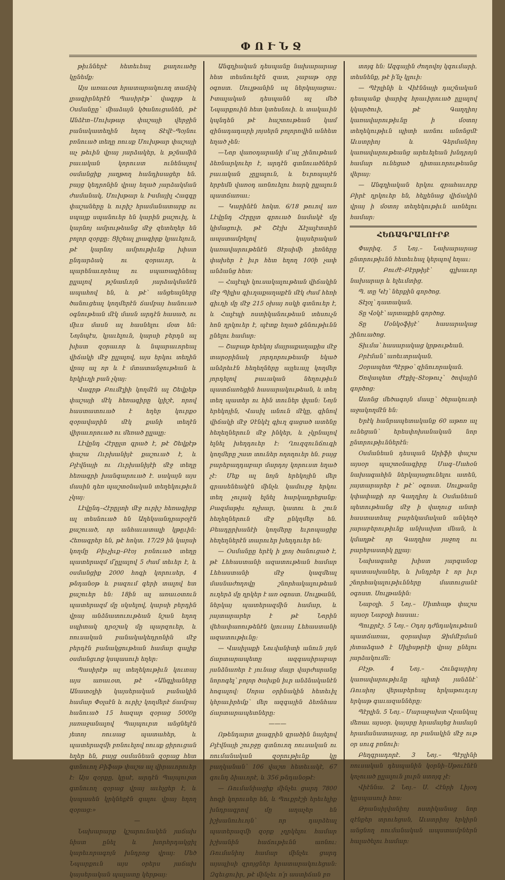ՓՈՒՆՋ
թիւններէ հետեւեալ քաղուածը կընեմք։
Այս առաւօտ հրատարակուող տաճիկ լրագիրներէն Պասիրէթ՝ վագրթ և Օսմանըը՝ միաձայն կծանուցանեն, թէ Անձէտ–Մուխթար փաշայի վերջին բանակատեղին եղող Տէվէ–Պօյնու բռնուած տեղը ռուսք Մուխթար փաշայի աչ թեւին վրայ յարձակեր, և թշնամին բաւական կորուստ ունենալով օսմանցիք յաղթող հանդիսացեր են. բայց կեդրոնին վրայ եղած յարձակման ժամանակ, Մուխթար և Իսմայիլ Հագգը փաշաները և ուրիշ հրամանատարք ու սպայք սպանուեր են կարին քաշուիլ, և կարնոյ ամրութեանց մէջ զետեղեր են բոլոր զօրքը։ Ցիշեալ լրագիրք կյաւելուն, թէ կարնոյ ամրութիւնք խիստ ընդարձակ ու զօրաւոր, և պարենաւորեալ ու սպառազինեալ ըլլալով թշնամւոյն յարձակմանէն ապահով են, և թէ՝ անցեալները ծանուցեալ կողմերէն ճամբայ հանուած օգնութեան մէկ մասն արդէն հասած, ու միւս մասն ալ հասնելու մօտ են։ Նոյնպէս, կյաւելուն, կարսի բերդն ալ խիստ զօրաւոր և նպարաւորեալ վիճակի մէջ ըլլալով, այս երկու տեղին վրայ ալ որ և է մտատանջութեան և երկիւղի բան չկայ։
Վագրթ Բումէլիի կողմէն ալ Շեվքեթ փաշայի մէկ հեռագիրը կյիշէ, որով հաստատուած է եղեր կուրքօ զօրավարին մէկ քանի տեղէն վիրաւորուած ու մեռած ըլլալը։
Լէվընդ Հէրըլտ գրած է, թէ Շեվքէթ փաշա Ուրխանիյէ քաշուած է, և Բլէվնայի ու Ուրխանիյէի մէջ տեղը հեռագրի խանգարուած է. սակայն այս մասին դեռ պաշտօնական տեղեկութիւն չկայ։
Լէվընդ–Հէրըլտի մէջ ուրիշ հեռագիրք ալ տեսնուած են Աղեկսանդրաբօլէն քաշուած, որ անհաւատալի կթըւին։ Հեռագրեր են, թէ հոկտ. 17/29 ին կարսի կողմը Բիւչիւք–Բէօյ բռնուած տեղը պատերազմ մ՛ըլլալով 5 ժամ տեւեր է, և օսմանցիք 2000 հոգի կորուսեր, 4 թնդանօթ և բազում գերի տալով ետ քաշուեր են։ 18ին ալ առաւօտուն պատերազմ մը սկսելով, կարսի բերդին վրայ անձնատուութեան նշան եղող սպիտակ դրօշակ մը պարզուեր, և ռուսական բանակակեդրոնին մէջ բերդէն բանակցութեան համար գալիք օսմանցւոց կսպասուի եղեր։
Պասիրէթ ալ տեղեկութիւն կուտայ այս առաւօտ, թէ «Անգլիաները Անատօլիի կայսերական բանակին համար Փօլսէն և ուրիշ կողմերէ ճամբայ հանուած 15 հազար զօրաց 5000ը յառաջանալով Պայպուրտ անցնելէն յետոյ ռուսաց պատահեր, և պատերազմի բռնուելով ռուսք ցիրուցան եղեր են, բայց օսմանեան զօրաց հետ գտնուող Բիֆաթ փաշա ալ վիրաւորուեր է։ Այս զօրքը, կըսէ, արդէն Պայպուրտ գտնուող զօրաց վրայ աւելցեր է, և կսպասեն կրկնեքէն գալու վրայ եղող զօրաց։»
—
Նախարարք կշարունակեն յաճախ նիստ ընել և խորհրդակցիլ կարեւորագոյն խնդրոց վրայ։ Մեծ Նպարքուն այս օրերս յաճախ կայսերական պալատը կերթայ։
Անգղիական դեսպանը նախարարաց հետ տեսնուելէն զատ, չաբաթ օրը օգոստ. Սուլթանին ալ ներկայացաւ։ Իտալական դեսպանն ալ մեծ Նպարքուին հետ կտեսնուի. և տակաւին կպնդեն թէ հաշտութեան կամ զինադադարի յոյսերն բոլորովին անհետ եղած չեն։
—Նոր վառօդարանի մ՝ալ շինութեան ձեռնարկուեր է, արդէն գտնուածներն բաւական չըլլալուն, և Եւրոպայէն երբեմն վառօդ առնուելու հարկ ըլլալուն պատճառաւ։
— Կարինէն հոկտ. 6/18 թուով առ Լէվընդ Հէրըլտ գրուած նամակէ մը կիմացուի, թէ Շէյխ Ճէլալէտտին ապստամբելով կայսերական կառավարութենէն Ցէրսիմի լեռները փախեր է իւր հետ եղող 100ի չափ անձանց հետ։
— Հալէպի կուսակալութեան վիճակին մէջ Պիլիս գիւղաքաղաքէն մէկ ժամ հեռի գիւղի մը մէջ 215 օխայ ոսկի գտնուեր է, և Հալէպի ոստիկանութեան տեսուչն հոն ղրկուեր է, պէտք եղած քննութիւնն ընելու համար։
— Շաբաթ երեկոյ մայրաքաղաքիս մէջ տարօրինակ յորդորութեամբ եկած անձրեւէն հեղեղները այլեւայլ կողմեր յորդելով բաւական նեղութիւն պատճառեցին հասարակութեան, և տեղ տեղ պատեր ու հին տուներ փլան։ Նոյն երեկոյին, Վասիլ անուն մէկը, գինով վիճակի մէջ Չէնկէլ գիւղ գացած ատենը հեղեղներուն մէջ ինկեր, և չկրնալով ելնել խեղդուեր է։ Ղուզզունճուգի կողմերը շատ տուներ ողողուեր են. բայց բարեբաղդաբար մարդոյ կորուստ եղած չէ։ Մեք ալ նոյն երեկոյին մեր գրասենեակէն մինչև կամուրջ երկու տեղ չուլակ ելնել հարկադրեցանք։ Բազմաթիւ ոչխար, կատու և շուն հեղեղներուն մէջ ընկղմեր են. Բեադըրխանէի կողմերը եւրոպացիք հեղեղներէն տարուեր խեղդուեր են։
— Օսմանըը երէկ ի լրոյ ծանուցած է, թէ Լեհաստանի ազատութեան համար Լեհաստանի մէջ կազմեալ մասնաժողովը շնորհակալութեան ուղերձ մը ղրկեր է առ օգոստ. Սուլթանն, ներկայ պատերազմին համար, և յայտարարեր է թէ Նորին վեհափառութենէն կյուսայ Լեհաստանի ազատութիւնը։
— Վասիլաքի Նուվանիտի անուն յոյն ճարտարապետը ազգասիրաբար յանձնառեր է յունաց մայր վարժարանը նորոգել՝ բոլոր ծախքն իւր անձնականէն հոգալով։ Սորա օրինակին հետեւիլ կհրաւիրեմք՝ մեր ազգային ձեռնհաս ճարտարապետները։
———
Ոթենդարտ լրագրին գրածին նայելով Բլէվնայի շուրջը գտնուող ռուսական ու ռումանական զօրութիւնք կը բաղկանան՝ 106 վաշտ հետեւակէ, 67 գունդ ձիաւորէ, և 356 թնդանօթէ։
— Ռումանիացիք մինչեւ ցարդ 7800 հոգի կորուսեր են, և Պուքրէշի երեւելիք խնդրագրով մը աղաչեր են իշխանուհւոյն՝ որ դարձեալ պատերազմի զօրք չղրկելու համար իշխանին հաճութիւնն առնու։ Ռումանիոյ համար մինչեւ ցարդ այսպիսի զրոյցներ հրատարակուեցան։ Զգեւցուիր, թէ մինչեւ ո՛ր աստիճան բռ
տոյգ են։ Ազգային ժողովոյ կգումարի. տեսնենք, թէ ի՛նչ կլուի։
— Պէրլինի և Վիէննայի դաշնական դեսպանք փարիզ հրաւիրուած ըլլալով կկարծուի, թէ Գաղղիոյ կառավարութիւնը ի մօտոյ տեղեկութիւն պիտի առնու անոնցմէ Աւստրիոյ և Գերմանիոյ կառավարութեանց արեւելեան խնդրոյն համար ունեցած դիտաւորութեանց վերայ։
— Անգղիական երկու զրահաւորք Բիրէ ղրկուեր են, հելլենաց վիճակին վրայ ի մօտոյ տեղեկութիւն առնելու համար։
ՀԵՌԱԳՐԱԼՈՒՐՔ
Փարիզ. 5 Նոյ.– Նախարարաց ընտրութիւնն հետեւեալ կերպով եղաւ։
Մ. Բուժէ–Բէրթիյէ՝ գլխաւոր նախարար և ելեւմտից.
Պ. տը Կէյ՝ ներքին գործոց.
Տէլօլ՝ դատական.
Տը Վօկէ՝ արտաքին գործոց.
Տը Մօնկօֆիյէ՝ հասարակաց շինուածոց.
Տիւմա՝ հասարակաց կրթութեան.
Բրէման՝ առեւտրական.
Զօրապետ Պէրթօ՝ զինուորական.
Ծովապետ Ժէքիլ–Տէօթուչ՝ ծովային գործոց։
Ասոնց մեծագոյն մասը՝ ծերակուտի աջակողմէն են։
Երէկ հանրապետականք 60 աթոռ ալ ունեցան՝ երեսփոխանական նոր ընտրութիւններէն։
Օսմանեան դեսպան Արիֆի փաշա այսօր պաշտօնագիրը Մագ–Մահօն նախագահին ներկայացունելու ատեն, յայտարարեր է թէ՝ օգոստ. Սուլթանը կփափաքի որ Գաղղիոյ և Օսմանեան պետութեանց մէջ ի վաղուց անտի հաստատեալ բարեկամական անկեղծ յարաբերութիւնք անխախտ մնան, և կմաղթէ որ Գաղղիա յաջող ու բարեբաստիկ ըլլայ։
Նախագահը խիստ յարգանօք պատասխաներ, և խնդրեր է որ իւր շնորհակալութիւնները մատուցանէ օգոստ. Սուլթանին։
Նաբօլի. 5 Նոյ.– Միտհաթ փաշա այսօր Նաբօլի հասաւ։
Պուքրէշ. 5 Նոյ.– Օդոյ դժնդակութեան պատճառաւ, զօրավար Ջիմմէրման յետաձգած է Սիլիսթրէի վրայ ընելու յարձակումն։
Բէչթ. 4 Նոյ.– Հունգարիոյ կառավարութիւնը պիտի յանձնէ՝ Ռուսիոյ վերաբերեալ երկաթուղւոյ երկաթ գաւազանները։
Պէրլին. 5 Նոյ.– Մարաջախտ Վրանկալ մեռաւ այսօր. կայսրը հրամայեց համայն հրամանատարաց, որ բանակին մէջ ութ օր սուգ բռնուի։
Բեղգրադորէ. 3 Նոյ.– Պէրլինի ռուսական դեսպանին կօրնի–Սթուէնէն կոչուած ըլլալուն լուրն ստոյգ չէ։
Վիէննա. 2 Նոյ.– Ս. Հէնրի Լիյօդ կըսպասուի հոս։
Թրանսիլվանիոյ ոստիկանաց նոր զէնքեր տրուեցան, Աւստրիոյ երկիրն անցնող ռումանական ապստամբներն հալածելու համար։